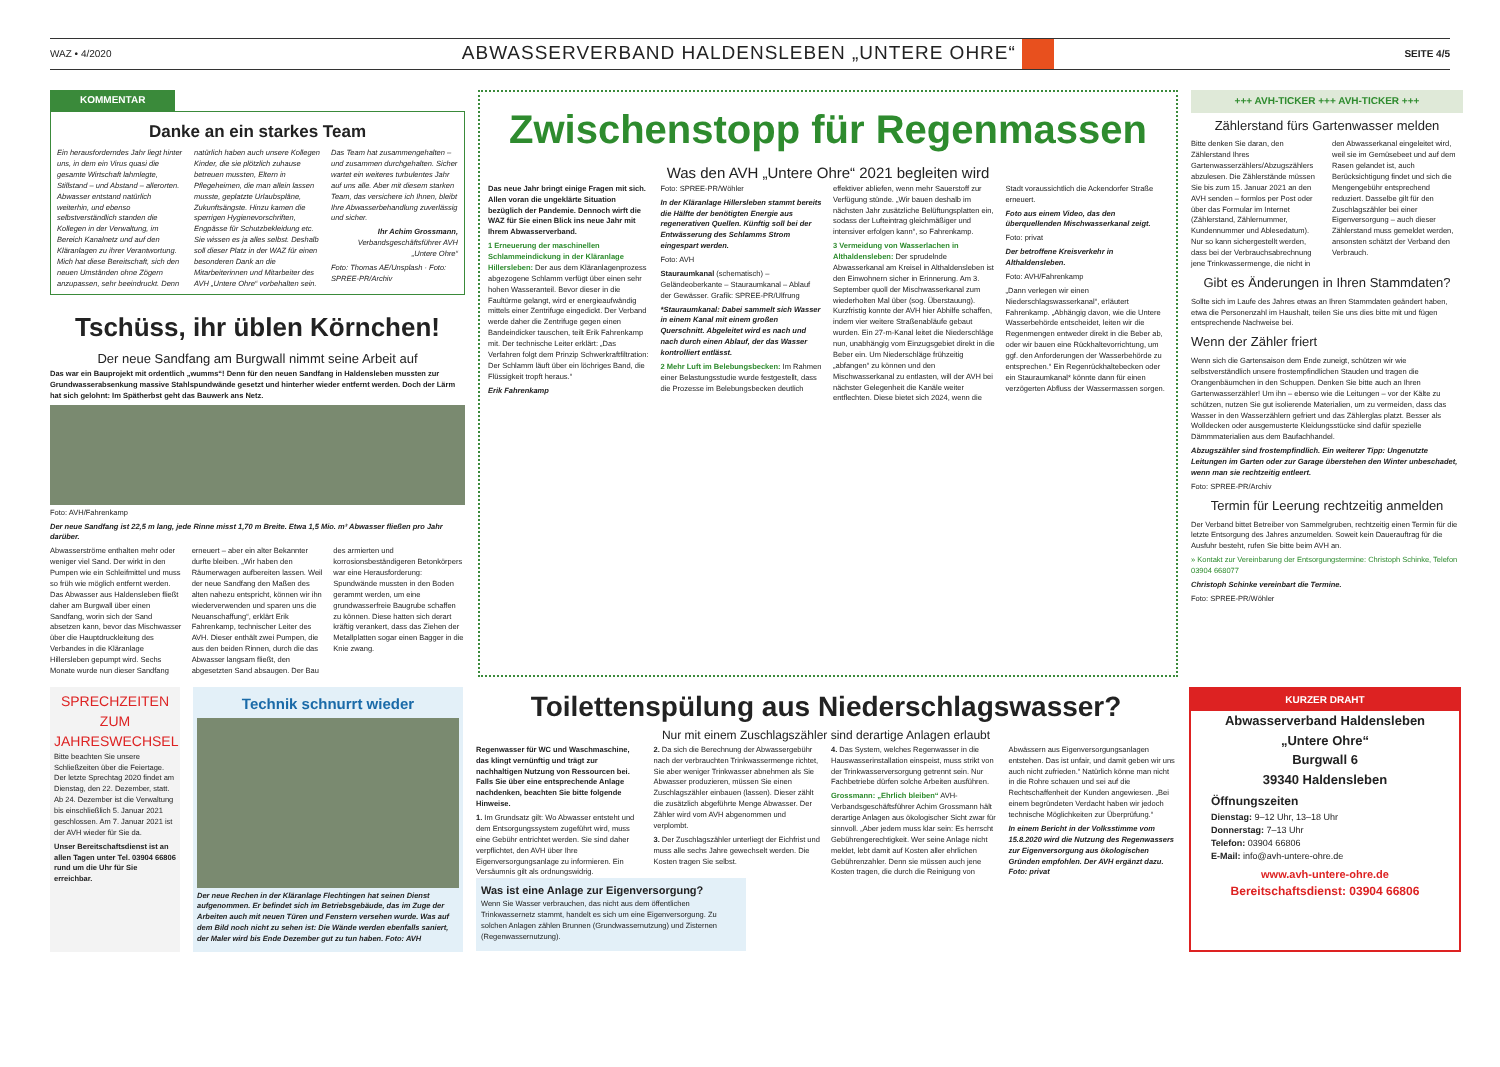WAZ • 4/2020
ABWASSERVERBAND HALDENSLEBEN „UNTERE OHRE“
SEITE 4/5
KOMMENTAR
Danke an ein starkes Team
Ein herausforderndes Jahr liegt hinter uns, in dem ein Virus quasi die gesamte Wirtschaft lahmlegte, Stillstand – und Abstand – allerorten. Abwasser entstand natürlich weiterhin, und ebenso selbstverständlich standen die Kollegen in der Verwaltung, im Bereich Kanalnetz und auf den Kläranlagen zu ihrer Verantwortung. Mich hat diese Bereitschaft, sich den neuen Umständen ohne Zögern anzupassen, sehr beeindruckt. Denn natürlich haben auch unsere Kollegen Kinder, die sie plötzlich zuhause betreuen mussten, Eltern in Pflegeheimen, die man allein lassen musste, geplatzte Urlaubspläne, Zukunftsängste. Hinzu kamen die sperrigen Hygienevorschriften, Engpässe für Schutzbekleidung etc. Sie wissen es ja alles selbst. Deshalb soll dieser Platz in der WAZ für einen besonderen Dank an die Mitarbeiterinnen und Mitarbeiter des AVH „Untere Ohre“ vorbehalten sein. Das Team hat zusammengehalten – und zusammen durchgehalten. Sicher wartet ein weiteres turbulentes Jahr auf uns alle. Aber mit diesem starken Team, das versichere ich Ihnen, bleibt Ihre Abwasserbehandlung zuverlässig und sicher.
Ihr Achim Grossmann, Verbandsgeschäftsführer AVH „Untere Ohre“
Foto: Thomas AE/Unsplash · Foto: SPREE-PR/Archiv
Tschüss, ihr üblen Körnchen!
Der neue Sandfang am Burgwall nimmt seine Arbeit auf
Das war ein Bauprojekt mit ordentlich „wumms“! Denn für den neuen Sandfang in Haldensleben mussten zur Grundwasserabsenkung massive Stahlspundwände gesetzt und hinterher wieder entfernt werden. Doch der Lärm hat sich gelohnt: Im Spätherbst geht das Bauwerk ans Netz.
Foto: AVH/Fahrenkamp
Der neue Sandfang ist 22,5 m lang, jede Rinne misst 1,70 m Breite. Etwa 1,5 Mio. m³ Abwasser fließen pro Jahr darüber.
Abwasserströme enthalten mehr oder weniger viel Sand. Der wirkt in den Pumpen wie ein Schleifmittel und muss so früh wie möglich entfernt werden. Das Abwasser aus Haldensleben fließt daher am Burgwall über einen Sandfang, worin sich der Sand absetzen kann, bevor das Mischwasser über die Hauptdruckleitung des Verbandes in die Kläranlage Hillersleben gepumpt wird. Sechs Monate wurde nun dieser Sandfang erneuert – aber ein alter Bekannter durfte bleiben. „Wir haben den Räumerwagen aufbereiten lassen. Weil der neue Sandfang den Maßen des alten nahezu entspricht, können wir ihn wiederverwenden und sparen uns die Neuanschaffung“, erklärt Erik Fahrenkamp, technischer Leiter des AVH. Dieser enthält zwei Pumpen, die aus den beiden Rinnen, durch die das Abwasser langsam fließt, den abgesetzten Sand absaugen. Der Bau des armierten und korrosionsbeständigeren Betonkörpers war eine Herausforderung: Spundwände mussten in den Boden gerammt werden, um eine grundwasserfreie Baugrube schaffen zu können. Diese hatten sich derart kräftig verankert, dass das Ziehen der Metallplatten sogar einen Bagger in die Knie zwang.
Zwischenstopp für Regenmassen
Was den AVH „Untere Ohre“ 2021 begleiten wird
Das neue Jahr bringt einige Fragen mit sich. Allen voran die ungeklärte Situation bezüglich der Pandemie. Dennoch wirft die WAZ für Sie einen Blick ins neue Jahr mit Ihrem Abwasserverband.
1 Erneuerung der maschinellen Schlammeindickung in der Kläranlage Hillersleben: Der aus dem Kläranlagenprozess abgezogene Schlamm verfügt über einen sehr hohen Wasseranteil. Bevor dieser in die Faultürme gelangt, wird er energieaufwändig mittels einer Zentrifuge eingedickt. Der Verband werde daher die Zentrifuge gegen einen Bandeindicker tauschen, teilt Erik Fahrenkamp mit. Der technische Leiter erklärt: „Das Verfahren folgt dem Prinzip Schwerkraftfiltration: Der Schlamm läuft über ein löchriges Band, die Flüssigkeit tropft heraus.“
Erik Fahrenkamp
Foto: SPREE-PR/Wöhler
In der Kläranlage Hillersleben stammt bereits die Hälfte der benötigten Energie aus regenerativen Quellen. Künftig soll bei der Entwässerung des Schlamms Strom eingespart werden.
Foto: AVH
Stauraumkanal (schematisch) – Geländeoberkante – Stauraumkanal – Ablauf der Gewässer. Grafik: SPREE-PR/Ulfrung
*Stauraumkanal: Dabei sammelt sich Wasser in einem Kanal mit einem großen Querschnitt. Abgeleitet wird es nach und nach durch einen Ablauf, der das Wasser kontrolliert entlässt.
2 Mehr Luft im Belebungsbecken: Im Rahmen einer Belastungsstudie wurde festgestellt, dass die Prozesse im Belebungsbecken deutlich effektiver abliefen, wenn mehr Sauerstoff zur Verfügung stünde. „Wir bauen deshalb im nächsten Jahr zusätzliche Belüftungsplatten ein, sodass der Lufteintrag gleichmäßiger und intensiver erfolgen kann“, so Fahrenkamp.
3 Vermeidung von Wasserlachen in Althaldensleben: Der sprudelnde Abwasserkanal am Kreisel in Althaldensleben ist den Einwohnern sicher in Erinnerung. Am 3. September quoll der Mischwasserkanal zum wiederholten Mal über (sog. Überstauung). Kurzfristig konnte der AVH hier Abhilfe schaffen, indem vier weitere Straßenabläufe gebaut wurden. Ein 27-m-Kanal leitet die Niederschläge nun, unabhängig vom Einzugsgebiet direkt in die Beber ein. Um Niederschläge frühzeitig „abfangen“ zu können und den Mischwasserkanal zu entlasten, will der AVH bei nächster Gelegenheit die Kanäle weiter entflechten. Diese bietet sich 2024, wenn die Stadt voraussichtlich die Ackendorfer Straße erneuert.
Foto aus einem Video, das den überquellenden Mischwasserkanal zeigt.
Foto: privat
Der betroffene Kreisverkehr in Althaldensleben.
Foto: AVH/Fahrenkamp
„Dann verlegen wir einen Niederschlagswasserkanal“, erläutert Fahrenkamp. „Abhängig davon, wie die Untere Wasserbehörde entscheidet, leiten wir die Regenmengen entweder direkt in die Beber ab, oder wir bauen eine Rückhaltevorrichtung, um ggf. den Anforderungen der Wasserbehörde zu entsprechen.“ Ein Regenrückhaltebecken oder ein Stauraumkanal* könnte dann für einen verzögerten Abfluss der Wassermassen sorgen.
+++ AVH-TICKER +++ AVH-TICKER +++
Zählerstand fürs Gartenwasser melden
Bitte denken Sie daran, den Zählerstand Ihres Gartenwasserzählers/Abzugszählers abzulesen. Die Zählerstände müssen Sie bis zum 15. Januar 2021 an den AVH senden – formlos per Post oder über das Formular im Internet (Zählerstand, Zählernummer, Kundennummer und Ablesedatum). Nur so kann sichergestellt werden, dass bei der Verbrauchsabrechnung jene Trinkwassermenge, die nicht in den Abwasserkanal eingeleitet wird, weil sie im Gemüsebeet und auf dem Rasen gelandet ist, auch Berücksichtigung findet und sich die Mengengebühr entsprechend reduziert. Dasselbe gilt für den Zuschlagszähler bei einer Eigenversorgung – auch dieser Zählerstand muss gemeldet werden, ansonsten schätzt der Verband den Verbrauch.
Gibt es Änderungen in Ihren Stammdaten?
Sollte sich im Laufe des Jahres etwas an Ihren Stammdaten geändert haben, etwa die Personenzahl im Haushalt, teilen Sie uns dies bitte mit und fügen entsprechende Nachweise bei.
Wenn der Zähler friert
Wenn sich die Gartensaison dem Ende zuneigt, schützen wir wie selbstverständlich unsere frostempfindlichen Stauden und tragen die Orangenbäumchen in den Schuppen. Denken Sie bitte auch an Ihren Gartenwasserzähler! Um ihn – ebenso wie die Leitungen – vor der Kälte zu schützen, nutzen Sie gut isolierende Materialien, um zu vermeiden, dass das Wasser in den Wasserzählern gefriert und das Zählerglas platzt. Besser als Wolldecken oder ausgemusterte Kleidungsstücke sind dafür spezielle Dämmmaterialien aus dem Baufachhandel.
Abzugszähler sind frostempfindlich. Ein weiterer Tipp: Ungenutzte Leitungen im Garten oder zur Garage überstehen den Winter unbeschadet, wenn man sie rechtzeitig entleert.
Foto: SPREE-PR/Archiv
Termin für Leerung rechtzeitig anmelden
Der Verband bittet Betreiber von Sammelgruben, rechtzeitig einen Termin für die letzte Entsorgung des Jahres anzumelden. Soweit kein Dauerauftrag für die Ausfuhr besteht, rufen Sie bitte beim AVH an.
» Kontakt zur Vereinbarung der Entsorgungstermine: Christoph Schinke, Telefon 03904 668077
Christoph Schinke vereinbart die Termine.
Foto: SPREE-PR/Wöhler
SPRECHZEITEN ZUM JAHRESWECHSEL
Bitte beachten Sie unsere Schließzeiten über die Feiertage. Der letzte Sprechtag 2020 findet am Dienstag, den 22. Dezember, statt. Ab 24. Dezember ist die Verwaltung bis einschließlich 5. Januar 2021 geschlossen. Am 7. Januar 2021 ist der AVH wieder für Sie da.
Unser Bereitschaftsdienst ist an allen Tagen unter Tel. 03904 66806 rund um die Uhr für Sie erreichbar.
Technik schnurrt wieder
Der neue Rechen in der Kläranlage Flechtingen hat seinen Dienst aufgenommen. Er befindet sich im Betriebsgebäude, das im Zuge der Arbeiten auch mit neuen Türen und Fenstern versehen wurde. Was auf dem Bild noch nicht zu sehen ist: Die Wände werden ebenfalls saniert, der Maler wird bis Ende Dezember gut zu tun haben. Foto: AVH
Toilettenspülung aus Niederschlagswasser?
Nur mit einem Zuschlagszähler sind derartige Anlagen erlaubt
Regenwasser für WC und Waschmaschine, das klingt vernünftig und trägt zur nachhaltigen Nutzung von Ressourcen bei. Falls Sie über eine entsprechende Anlage nachdenken, beachten Sie bitte folgende Hinweise.
1. Im Grundsatz gilt: Wo Abwasser entsteht und dem Entsorgungssystem zugeführt wird, muss eine Gebühr entrichtet werden. Sie sind daher verpflichtet, den AVH über Ihre Eigenversorgungsanlage zu informieren. Ein Versäumnis gilt als ordnungswidrig.
2. Da sich die Berechnung der Abwassergebühr nach der verbrauchten Trinkwassermenge richtet, Sie aber weniger Trinkwasser abnehmen als Sie Abwasser produzieren, müssen Sie einen Zuschlagszähler einbauen (lassen). Dieser zählt die zusätzlich abgeführte Menge Abwasser. Der Zähler wird vom AVH abgenommen und verplombt.
3. Der Zuschlagszähler unterliegt der Eichfrist und muss alle sechs Jahre gewechselt werden. Die Kosten tragen Sie selbst.
4. Das System, welches Regenwasser in die Hauswasserinstallation einspeist, muss strikt von der Trinkwasserversorgung getrennt sein. Nur Fachbetriebe dürfen solche Arbeiten ausführen.
Grossmann: „Ehrlich bleiben“ AVH-Verbandsgeschäftsführer Achim Grossmann hält derartige Anlagen aus ökologischer Sicht zwar für sinnvoll. „Aber jedem muss klar sein: Es herrscht Gebührengerechtigkeit. Wer seine Anlage nicht meldet, lebt damit auf Kosten aller ehrlichen Gebührenzahler. Denn sie müssen auch jene Kosten tragen, die durch die Reinigung von Abwässern aus Eigenversorgungsanlagen entstehen. Das ist unfair, und damit geben wir uns auch nicht zufrieden.“ Natürlich könne man nicht in die Rohre schauen und sei auf die Rechtschaffenheit der Kunden angewiesen. „Bei einem begründeten Verdacht haben wir jedoch technische Möglichkeiten zur Überprüfung.“
In einem Bericht in der Volksstimme vom 15.8.2020 wird die Nutzung des Regenwassers zur Eigenversorgung aus ökologischen Gründen empfohlen. Der AVH ergänzt dazu. Foto: privat
Was ist eine Anlage zur Eigenversorgung?
Wenn Sie Wasser verbrauchen, das nicht aus dem öffentlichen Trinkwassernetz stammt, handelt es sich um eine Eigenversorgung. Zu solchen Anlagen zählen Brunnen (Grundwassernutzung) und Zisternen (Regenwassernutzung).
KURZER DRAHT
Abwasserverband Haldensleben
„Untere Ohre“
Burgwall 6
39340 Haldensleben
Öffnungszeiten
Dienstag: 9–12 Uhr, 13–18 Uhr
Donnerstag: 7–13 Uhr
Telefon: 03904 66806
E-Mail: info@avh-untere-ohre.de
www.avh-untere-ohre.de
Bereitschaftsdienst: 03904 66806